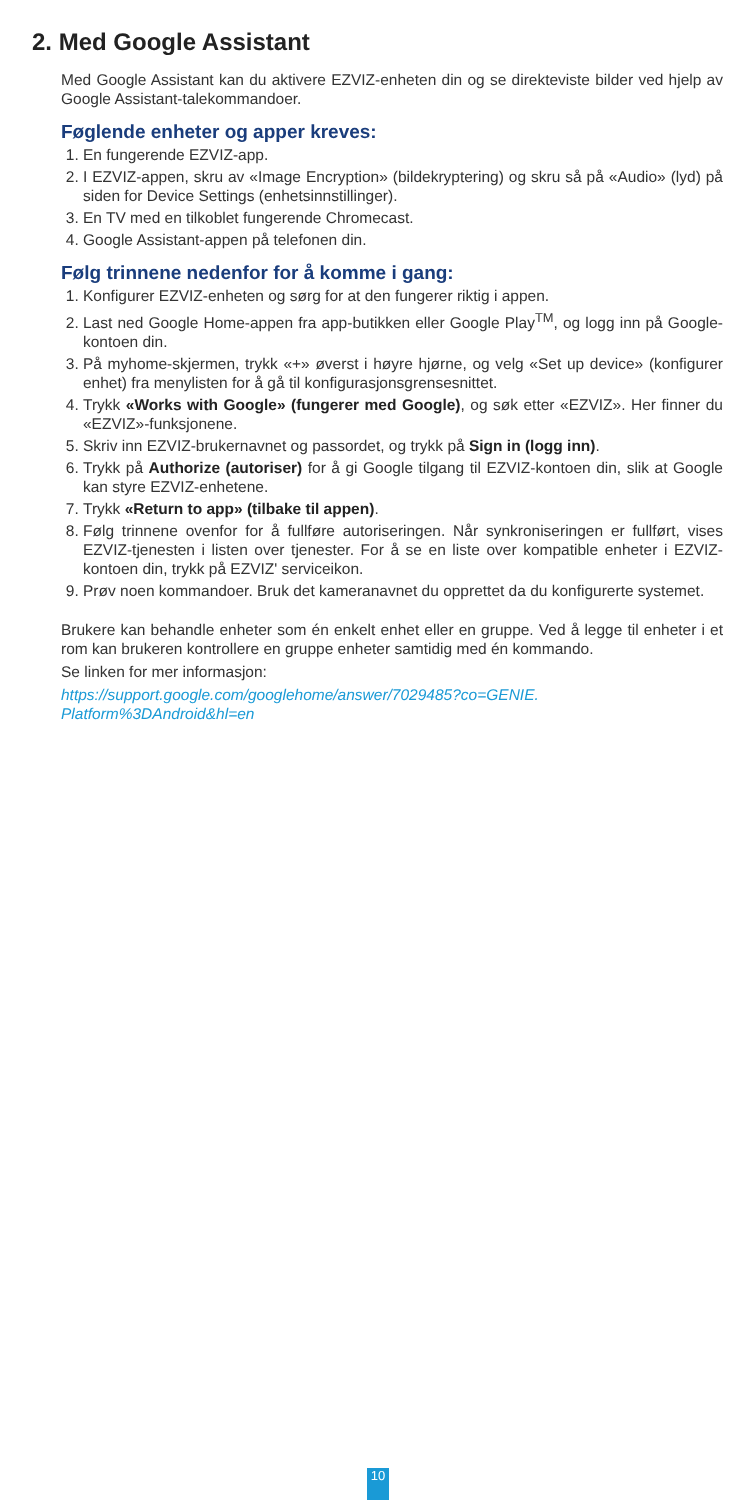2. Med Google Assistant
Med Google Assistant kan du aktivere EZVIZ-enheten din og se direkteviste bilder ved hjelp av Google Assistant-talekommandoer.
Føglende enheter og apper kreves:
1. En fungerende EZVIZ-app.
2. I EZVIZ-appen, skru av «Image Encryption» (bildekryptering) og skru så på «Audio» (lyd) på siden for Device Settings (enhetsinnstillinger).
3. En TV med en tilkoblet fungerende Chromecast.
4. Google Assistant-appen på telefonen din.
Følg trinnene nedenfor for å komme i gang:
1. Konfigurer EZVIZ-enheten og sørg for at den fungerer riktig i appen.
2. Last ned Google Home-appen fra app-butikken eller Google Play<sup>TM</sup>, og logg inn på Google-kontoen din.
3. På myhome-skjermen, trykk «+» øverst i høyre hjørne, og velg «Set up device» (konfigurer enhet) fra menylisten for å gå til konfigurasjonsgrensesnittet.
4. Trykk «Works with Google» (fungerer med Google), og søk etter «EZVIZ». Her finner du «EZVIZ»-funksjonene.
5. Skriv inn EZVIZ-brukernavnet og passordet, og trykk på Sign in (logg inn).
6. Trykk på Authorize (autoriser) for å gi Google tilgang til EZVIZ-kontoen din, slik at Google kan styre EZVIZ-enhetene.
7. Trykk «Return to app» (tilbake til appen).
8. Følg trinnene ovenfor for å fullføre autoriseringen. Når synkroniseringen er fullført, vises EZVIZ-tjenesten i listen over tjenester. For å se en liste over kompatible enheter i EZVIZ-kontoen din, trykk på EZVIZ' serviceikon.
9. Prøv noen kommandoer. Bruk det kameranavnet du opprettet da du konfigurerte systemet.
Brukere kan behandle enheter som én enkelt enhet eller en gruppe. Ved å legge til enheter i et rom kan brukeren kontrollere en gruppe enheter samtidig med én kommando.
Se linken for mer informasjon:
https://support.google.com/googlehome/answer/7029485?co=GENIE.
Platform%3DAndroid&hl=en
10